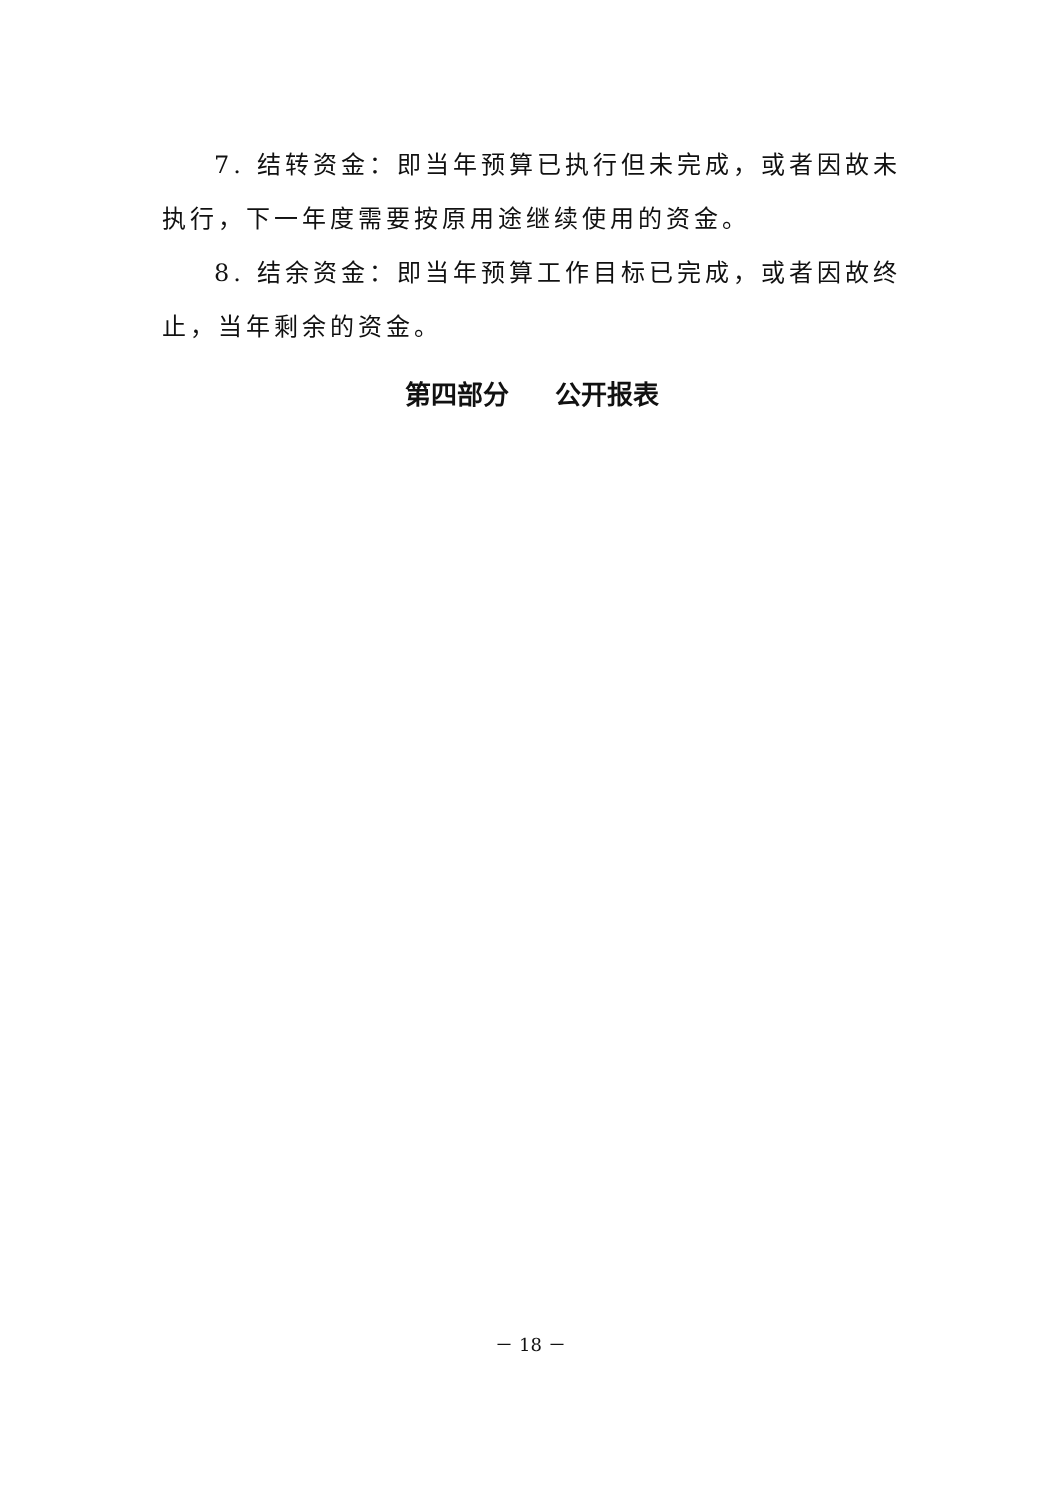7. 结转资金：即当年预算已执行但未完成，或者因故未执行，下一年度需要按原用途继续使用的资金。
8. 结余资金：即当年预算工作目标已完成，或者因故终止，当年剩余的资金。
第四部分 公开报表
－ 18 －